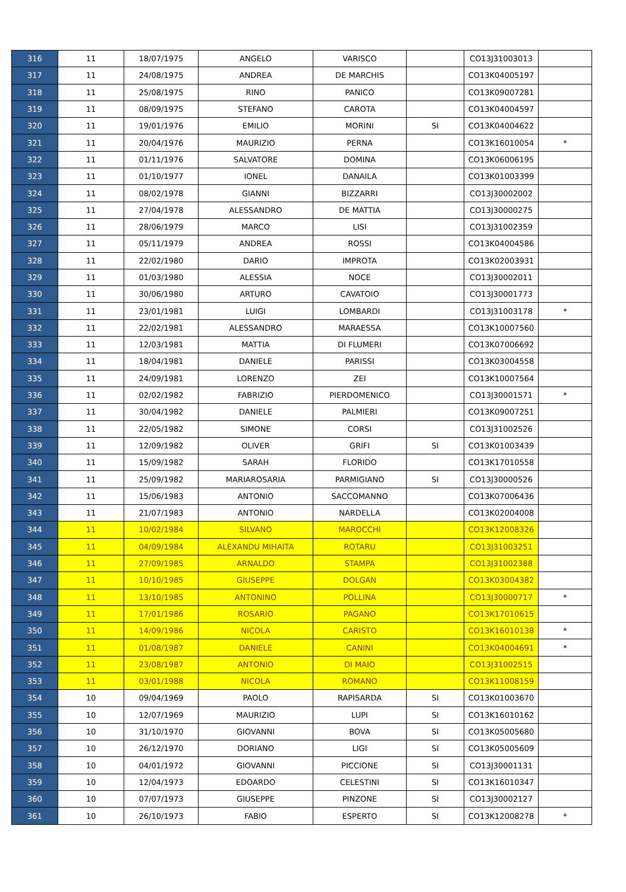| 316 | 11 | 18/07/1975 | ANGELO | VARISCO | | CO13J31003013 | |
| 317 | 11 | 24/08/1975 | ANDREA | DE MARCHIS | | CO13K04005197 | |
| 318 | 11 | 25/08/1975 | RINO | PANICO | | CO13K09007281 | |
| 319 | 11 | 08/09/1975 | STEFANO | CAROTA | | CO13K04004597 | |
| 320 | 11 | 19/01/1976 | EMILIO | MORINI | SI | CO13K04004622 | |
| 321 | 11 | 20/04/1976 | MAURIZIO | PERNA | | CO13K16010054 | * |
| 322 | 11 | 01/11/1976 | SALVATORE | DOMINA | | CO13K06006195 | |
| 323 | 11 | 01/10/1977 | IONEL | DANAILA | | CO13K01003399 | |
| 324 | 11 | 08/02/1978 | GIANNI | BIZZARRI | | CO13J30002002 | |
| 325 | 11 | 27/04/1978 | ALESSANDRO | DE MATTIA | | CO13J30000275 | |
| 326 | 11 | 28/06/1979 | MARCO | LISI | | CO13J31002359 | |
| 327 | 11 | 05/11/1979 | ANDREA | ROSSI | | CO13K04004586 | |
| 328 | 11 | 22/02/1980 | DARIO | IMPROTA | | CO13K02003931 | |
| 329 | 11 | 01/03/1980 | ALESSIA | NOCE | | CO13J30002011 | |
| 330 | 11 | 30/06/1980 | ARTURO | CAVATOIO | | CO13J30001773 | |
| 331 | 11 | 23/01/1981 | LUIGI | LOMBARDI | | CO13J31003178 | * |
| 332 | 11 | 22/02/1981 | ALESSANDRO | MARAESSA | | CO13K10007560 | |
| 333 | 11 | 12/03/1981 | MATTIA | DI FLUMERI | | CO13K07006692 | |
| 334 | 11 | 18/04/1981 | DANIELE | PARISSI | | CO13K03004558 | |
| 335 | 11 | 24/09/1981 | LORENZO | ZEI | | CO13K10007564 | |
| 336 | 11 | 02/02/1982 | FABRIZIO | PIERDOMENICO | | CO13J30001571 | * |
| 337 | 11 | 30/04/1982 | DANIELE | PALMIERI | | CO13K09007251 | |
| 338 | 11 | 22/05/1982 | SIMONE | CORSI | | CO13J31002526 | |
| 339 | 11 | 12/09/1982 | OLIVER | GRIFI | SI | CO13K01003439 | |
| 340 | 11 | 15/09/1982 | SARAH | FLORIDO | | CO13K17010558 | |
| 341 | 11 | 25/09/1982 | MARIAROSARIA | PARMIGIANO | SI | CO13J30000526 | |
| 342 | 11 | 15/06/1983 | ANTONIO | SACCOMANNO | | CO13K07006436 | |
| 343 | 11 | 21/07/1983 | ANTONIO | NARDELLA | | CO13K02004008 | |
| 344 | 11 | 10/02/1984 | SILVANO | MAROCCHI | | CO13K12008326 | |
| 345 | 11 | 04/09/1984 | ALEXANDU MIHAITA | ROTARU | | CO13J31003251 | |
| 346 | 11 | 27/09/1985 | ARNALDO | STAMPA | | CO13J31002388 | |
| 347 | 11 | 10/10/1985 | GIUSEPPE | DOLGAN | | CO13K03004382 | |
| 348 | 11 | 13/10/1985 | ANTONINO | POLLINA | | CO13J30000717 | * |
| 349 | 11 | 17/01/1986 | ROSARIO | PAGANO | | CO13K17010615 | |
| 350 | 11 | 14/09/1986 | NICOLA | CARISTO | | CO13K16010138 | * |
| 351 | 11 | 01/08/1987 | DANIELE | CANINI | | CO13K04004691 | * |
| 352 | 11 | 23/08/1987 | ANTONIO | DI MAIO | | CO13J31002515 | |
| 353 | 11 | 03/01/1988 | NICOLA | ROMANO | | CO13K11008159 | |
| 354 | 10 | 09/04/1969 | PAOLO | RAPISARDA | SI | CO13K01003670 | |
| 355 | 10 | 12/07/1969 | MAURIZIO | LUPI | SI | CO13K16010162 | |
| 356 | 10 | 31/10/1970 | GIOVANNI | BOVA | SI | CO13K05005680 | |
| 357 | 10 | 26/12/1970 | DORIANO | LIGI | SI | CO13K05005609 | |
| 358 | 10 | 04/01/1972 | GIOVANNI | PICCIONE | SI | CO13J30001131 | |
| 359 | 10 | 12/04/1973 | EDOARDO | CELESTINI | SI | CO13K16010347 | |
| 360 | 10 | 07/07/1973 | GIUSEPPE | PINZONE | SI | CO13J30002127 | |
| 361 | 10 | 26/10/1973 | FABIO | ESPERTO | SI | CO13K12008278 | * |